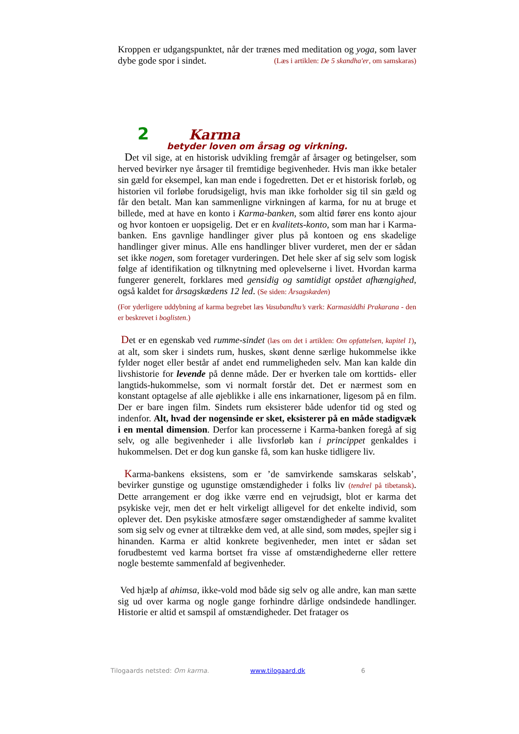Kroppen er udgangspunktet, når der trænes med meditation og yoga, som laver dybe gode spor i sindet. (Læs i artiklen: De 5 skandha'er, om samskaras)
2 Karma
betyder loven om årsag og virkning.
Det vil sige, at en historisk udvikling fremgår af årsager og betingelser, som herved bevirker nye årsager til fremtidige begivenheder. Hvis man ikke betaler sin gæld for eksempel, kan man ende i fogedretten. Det er et historisk forløb, og historien vil forløbe forudsigeligt, hvis man ikke forholder sig til sin gæld og får den betalt. Man kan sammenligne virkningen af karma, for nu at bruge et billede, med at have en konto i Karma-banken, som altid fører ens konto ajour og hvor kontoen er uopsigelig. Det er en kvalitets-konto, som man har i Karma-banken. Ens gavnlige handlinger giver plus på kontoen og ens skadelige handlinger giver minus. Alle ens handlinger bliver vurderet, men der er sådan set ikke nogen, som foretager vurderingen. Det hele sker af sig selv som logisk følge af identifikation og tilknytning med oplevelserne i livet. Hvordan karma fungerer generelt, forklares med gensidig og samtidigt opstået afhængighed, også kaldet for årsagskædens 12 led. (Se siden: Årsagskæden)
(For yderligere uddybning af karma begrebet læs Vasubandhu’s værk: Karmasiddhi Prakarana - den er beskrevet i boglisten.)
Det er en egenskab ved rumme-sindet (læs om det i artiklen: Om opfattelsen, kapitel 1), at alt, som sker i sindets rum, huskes, skønt denne særlige hukommelse ikke fylder noget eller består af andet end rummeligheden selv. Man kan kalde din livshistorie for levende på denne måde. Der er hverken tale om korttids- eller langtids-hukommelse, som vi normalt forstår det. Det er nærmest som en konstant optagelse af alle øjeblikke i alle ens inkarnationer, ligesom på en film. Der er bare ingen film. Sindets rum eksisterer både udenfor tid og sted og indenfor. Alt, hvad der nogensinde er sket, eksisterer på en måde stadigvæk i en mental dimension. Derfor kan processerne i Karma-banken foregå af sig selv, og alle begivenheder i alle livsforløb kan i princippet genkaldes i hukommelsen. Det er dog kun ganske få, som kan huske tidligere liv.
Karma-bankens eksistens, som er ’de samvirkende samskaras selskab’, bevirker gunstige og ugunstige omstændigheder i folks liv (tendrel på tibetansk). Dette arrangement er dog ikke værre end en vejrudsigt, blot er karma det psykiske vejr, men det er helt virkeligt alligevel for det enkelte individ, som oplever det. Den psykiske atmosfære søger omstændigheder af samme kvalitet som sig selv og evner at tiltrække dem ved, at alle sind, som mødes, spejler sig i hinanden. Karma er altid konkrete begivenheder, men intet er sådan set forudbestemt ved karma bortset fra visse af omstændighederne eller rettere nogle bestemte sammenfald af begivenheder.
Ved hjælp af ahimsa, ikke-vold mod både sig selv og alle andre, kan man sætte sig ud over karma og nogle gange forhindre dårlige ondsindede handlinger. Historie er altid et samspil af omstændigheder. Det fratager os
Tilogaards netsted: Om karma. www.tilogaard.dk 6